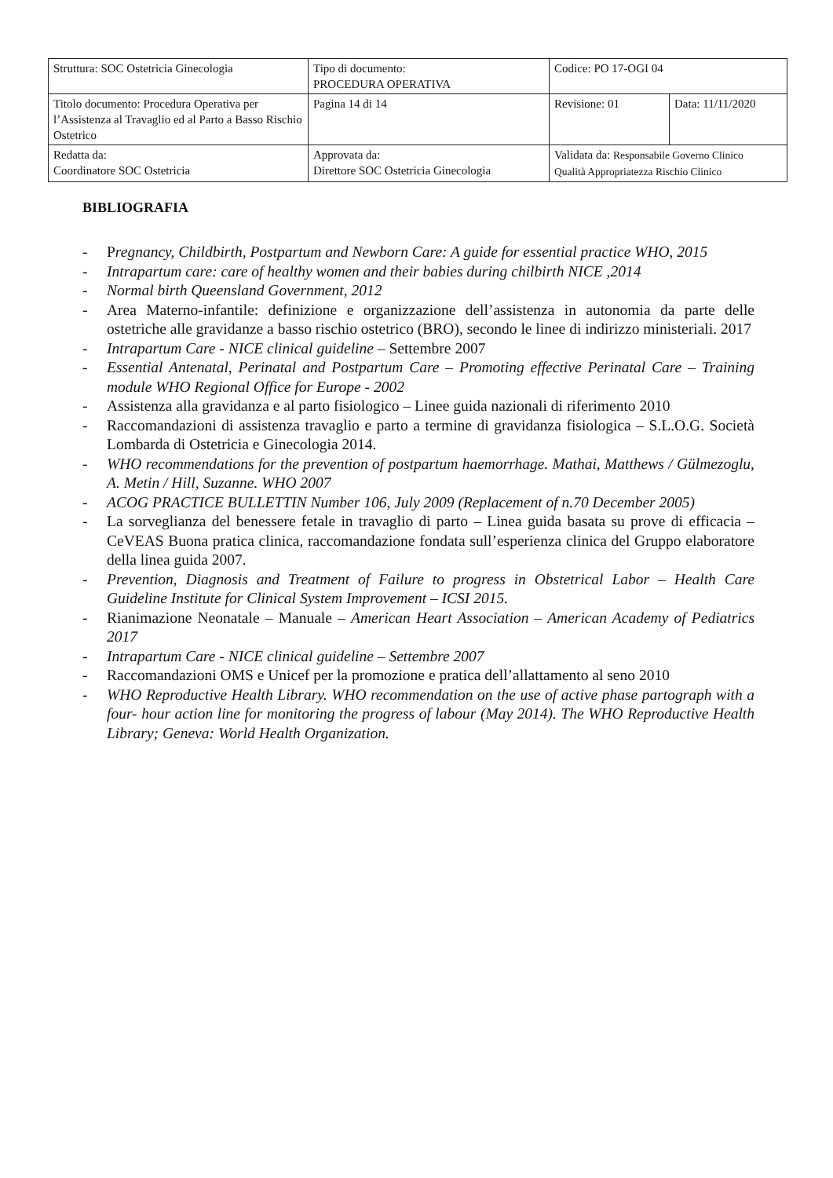| Struttura: SOC Ostetricia Ginecologia | Tipo di documento: PROCEDURA OPERATIVA | Codice: PO 17-OGI 04 | |
| Titolo documento: Procedura Operativa per l’Assistenza al Travaglio ed al Parto a Basso Rischio Ostetrico | Pagina 14 di 14 | Revisione: 01 | Data: 11/11/2020 |
| Redatta da: Coordinatore SOC Ostetricia | Approvata da: Direttore SOC Ostetricia Ginecologia | Validata da: Responsabile Governo Clinico Qualità Appropriatezza Rischio Clinico | |
BIBLIOGRAFIA
- Pregnancy, Childbirth, Postpartum and Newborn Care: A guide for essential practice WHO, 2015
- Intrapartum care: care of healthy women and their babies during chilbirth NICE ,2014
- Normal birth Queensland Government, 2012
- Area Materno-infantile: definizione e organizzazione dell’assistenza in autonomia da parte delle ostetriche alle gravidanze a basso rischio ostetrico (BRO), secondo le linee di indirizzo ministeriali. 2017
- Intrapartum Care - NICE clinical guideline – Settembre 2007
- Essential Antenatal, Perinatal and Postpartum Care – Promoting effective Perinatal Care – Training module WHO Regional Office for Europe - 2002
- Assistenza alla gravidanza e al parto fisiologico – Linee guida nazionali di riferimento 2010
- Raccomandazioni di assistenza travaglio e parto a termine di gravidanza fisiologica – S.L.O.G. Società Lombarda di Ostetricia e Ginecologia 2014.
- WHO recommendations for the prevention of postpartum haemorrhage. Mathai, Matthews / Gülmezoglu, A. Metin / Hill, Suzanne. WHO 2007
- ACOG PRACTICE BULLETTIN Number 106, July 2009 (Replacement of n.70 December 2005)
- La sorveglianza del benessere fetale in travaglio di parto – Linea guida basata su prove di efficacia – CeVEAS Buona pratica clinica, raccomandazione fondata sull’esperienza clinica del Gruppo elaboratore della linea guida 2007.
- Prevention, Diagnosis and Treatment of Failure to progress in Obstetrical Labor – Health Care Guideline Institute for Clinical System Improvement – ICSI 2015.
- Rianimazione Neonatale – Manuale – American Heart Association – American Academy of Pediatrics 2017
- Intrapartum Care - NICE clinical guideline – Settembre 2007
- Raccomandazioni OMS e Unicef per la promozione e pratica dell’allattamento al seno 2010
- WHO Reproductive Health Library. WHO recommendation on the use of active phase partograph with a four- hour action line for monitoring the progress of labour (May 2014). The WHO Reproductive Health Library; Geneva: World Health Organization.